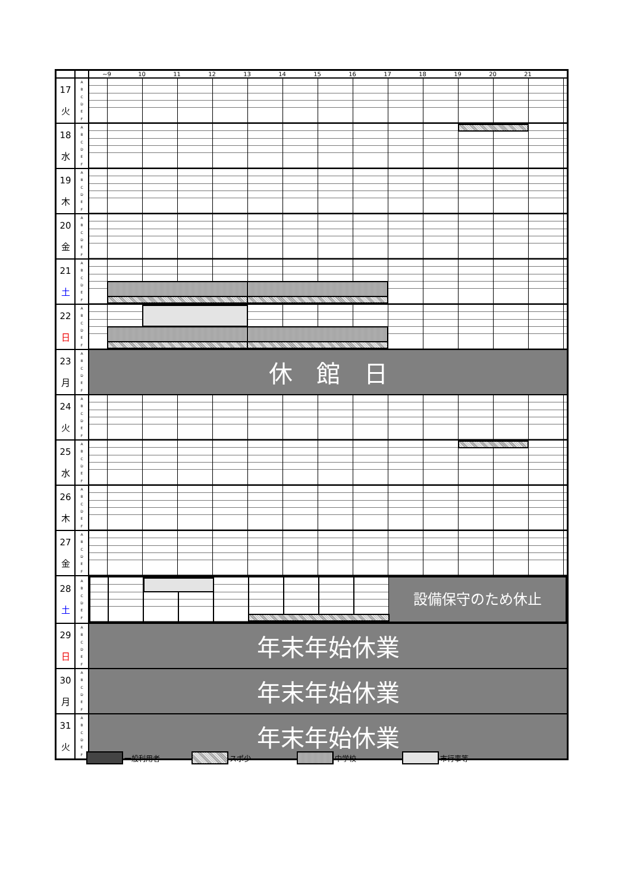| | | ~9 10 11 12 13 14 15 16 17 18 19 20 21 |
| 17 火 | A B C D E F | |
| 18 水 | A B C D E F | |
| 19 木 | A B C D E F | |
| 20 金 | A B C D E F | |
| 21 土 | A B C D E F | |
| 22 日 | A B C D E F | |
| 23 月 | A B C D E F | 休 館 日 |
| 24 火 | A B C D E F | |
| 25 水 | A B C D E F | |
| 26 木 | A B C D E F | |
| 27 金 | A B C D E F | |
| 28 土 | A B C D E F | 設備保守のため休止 |
| 29 日 | A B C D E F | 年末年始休業 |
| 30 月 | A B C D E F | 年末年始休業 |
| 31 火 | A B C D E F | 年末年始休業 |
一般利用者 スポ少 中学校 市行事等